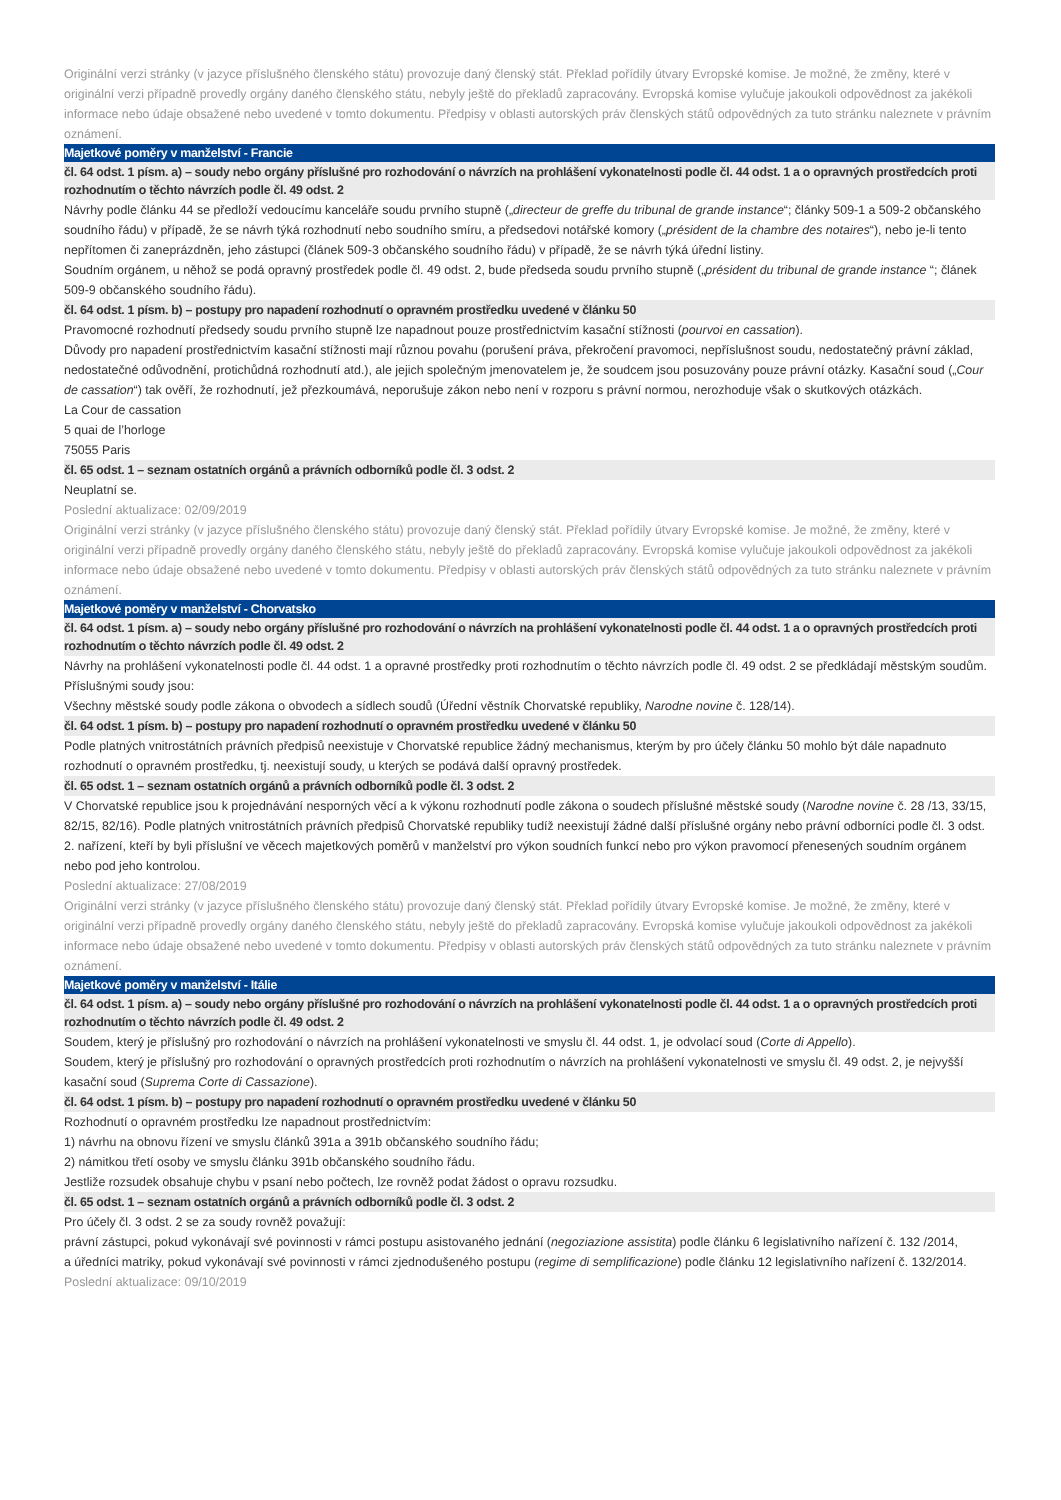Originální verzi stránky (v jazyce příslušného členského státu) provozuje daný členský stát. Překlad pořídily útvary Evropské komise. Je možné, že změny, které v originální verzi případně provedly orgány daného členského státu, nebyly ještě do překladů zapracovány. Evropská komise vylučuje jakoukoli odpovědnost za jakékoli informace nebo údaje obsažené nebo uvedené v tomto dokumentu. Předpisy v oblasti autorských práv členských států odpovědných za tuto stránku naleznete v právním oznámení.
Majetkové poměry v manželství - Francie
čl. 64 odst. 1 písm. a) – soudy nebo orgány příslušné pro rozhodování o návrzích na prohlášení vykonatelnosti podle čl. 44 odst. 1 a o opravných prostředcích proti rozhodnutím o těchto návrzích podle čl. 49 odst. 2
Návrhy podle článku 44 se předloží vedoucímu kanceláře soudu prvního stupně („directeur de greffe du tribunal de grande instance“; články 509-1 a 509-2 občanského soudního řádu) v případě, že se návrh týká rozhodnutí nebo soudního smíru, a předsedovi notářské komory („président de la chambre des notaires“), nebo je-li tento nepřítomen či zaneprázdněn, jeho zástupci (článek 509-3 občanského soudního řádu) v případě, že se návrh týká úřední listiny.
Soudním orgánem, u něhož se podá opravný prostředek podle čl. 49 odst. 2, bude předseda soudu prvního stupně („président du tribunal de grande instance “; článek 509-9 občanského soudního řádu).
čl. 64 odst. 1 písm. b) – postupy pro napadení rozhodnutí o opravném prostředku uvedené v článku 50
Pravomocné rozhodnutí předsedy soudu prvního stupně lze napadnout pouze prostřednictvím kasační stížnosti (pourvoi en cassation).
Důvody pro napadení prostřednictvím kasační stížnosti mají různou povahu (porušení práva, překročení pravomoci, nepříslušnost soudu, nedostatečný právní základ, nedostatečné odůvodnění, protichůdná rozhodnutí atd.), ale jejich společným jmenovatelem je, že soudcem jsou posuzovány pouze právní otázky. Kasační soud („Cour de cassation“) tak ověří, že rozhodnutí, jež přezkoumává, neporušuje zákon nebo není v rozporu s právní normou, nerozhoduje však o skutkových otázkách.
La Cour de cassation
5 quai de l’horloge
75055 Paris
čl. 65 odst. 1 – seznam ostatních orgánů a právních odborníků podle čl. 3 odst. 2
Neuplatní se.
Poslední aktualizace: 02/09/2019
Originální verzi stránky (v jazyce příslušného členského státu) provozuje daný členský stát. Překlad pořídily útvary Evropské komise. Je možné, že změny, které v originální verzi případně provedly orgány daného členského státu, nebyly ještě do překladů zapracovány. Evropská komise vylučuje jakoukoli odpovědnost za jakékoli informace nebo údaje obsažené nebo uvedené v tomto dokumentu. Předpisy v oblasti autorských práv členských států odpovědných za tuto stránku naleznete v právním oznámení.
Majetkové poměry v manželství - Chorvatsko
čl. 64 odst. 1 písm. a) – soudy nebo orgány příslušné pro rozhodování o návrzích na prohlášení vykonatelnosti podle čl. 44 odst. 1 a o opravných prostředcích proti rozhodnutím o těchto návrzích podle čl. 49 odst. 2
Návrhy na prohlášení vykonatelnosti podle čl. 44 odst. 1 a opravné prostředky proti rozhodnutím o těchto návrzích podle čl. 49 odst. 2 se předkládají městským soudům.
Příslušnými soudy jsou:
Všechny městské soudy podle zákona o obvodech a sídlech soudů (Úřední věstník Chorvatské republiky, Narodne novine č. 128/14).
čl. 64 odst. 1 písm. b) – postupy pro napadení rozhodnutí o opravném prostředku uvedené v článku 50
Podle platných vnitrostátních právních předpisů neexistuje v Chorvatské republice žádný mechanismus, kterým by pro účely článku 50 mohlo být dále napadnuto rozhodnutí o opravném prostředku, tj. neexistují soudy, u kterých se podává další opravný prostředek.
čl. 65 odst. 1 – seznam ostatních orgánů a právních odborníků podle čl. 3 odst. 2
V Chorvatské republice jsou k projednávání nesporných věcí a k výkonu rozhodnutí podle zákona o soudech příslušné městské soudy (Narodne novine č. 28 /13, 33/15, 82/15, 82/16). Podle platných vnitrostátních právních předpisů Chorvatské republiky tudíž neexistují žádné další příslušné orgány nebo právní odborníci podle čl. 3 odst. 2. nařízení, kteří by byli příslušní ve věcech majetkových poměrů v manželství pro výkon soudních funkcí nebo pro výkon pravomocí přenesených soudním orgánem nebo pod jeho kontrolou.
Poslední aktualizace: 27/08/2019
Originální verzi stránky (v jazyce příslušného členského státu) provozuje daný členský stát. Překlad pořídily útvary Evropské komise. Je možné, že změny, které v originální verzi případně provedly orgány daného členského státu, nebyly ještě do překladů zapracovány. Evropská komise vylučuje jakoukoli odpovědnost za jakékoli informace nebo údaje obsažené nebo uvedené v tomto dokumentu. Předpisy v oblasti autorských práv členských států odpovědných za tuto stránku naleznete v právním oznámení.
Majetkové poměry v manželství - Itálie
čl. 64 odst. 1 písm. a) – soudy nebo orgány příslušné pro rozhodování o návrzích na prohlášení vykonatelnosti podle čl. 44 odst. 1 a o opravných prostředcích proti rozhodnutím o těchto návrzích podle čl. 49 odst. 2
Soudem, který je příslušný pro rozhodování o návrzích na prohlášení vykonatelnosti ve smyslu čl. 44 odst. 1, je odvolací soud (Corte di Appello).
Soudem, který je příslušný pro rozhodování o opravných prostředcích proti rozhodnutím o návrzích na prohlášení vykonatelnosti ve smyslu čl. 49 odst. 2, je nejvyšší kasační soud (Suprema Corte di Cassazione).
čl. 64 odst. 1 písm. b) – postupy pro napadení rozhodnutí o opravném prostředku uvedené v článku 50
Rozhodnutí o opravném prostředku lze napadnout prostřednictvím:
1) návrhu na obnovu řízení ve smyslu článků 391a a 391b občanského soudního řádu;
2) námitkou třetí osoby ve smyslu článku 391b občanského soudního řádu.
Jestliže rozsudek obsahuje chybu v psaní nebo počtech, lze rovněž podat žádost o opravu rozsudku.
čl. 65 odst. 1 – seznam ostatních orgánů a právních odborníků podle čl. 3 odst. 2
Pro účely čl. 3 odst. 2 se za soudy rovněž považují:
právní zástupci, pokud vykonávají své povinnosti v rámci postupu asistovaného jednání (negoziazione assistita) podle článku 6 legislativního nařízení č. 132 /2014,
a úředníci matriky, pokud vykonávají své povinnosti v rámci zjednodušeného postupu (regime di semplificazione) podle článku 12 legislativního nařízení č. 132/2014.
Poslední aktualizace: 09/10/2019